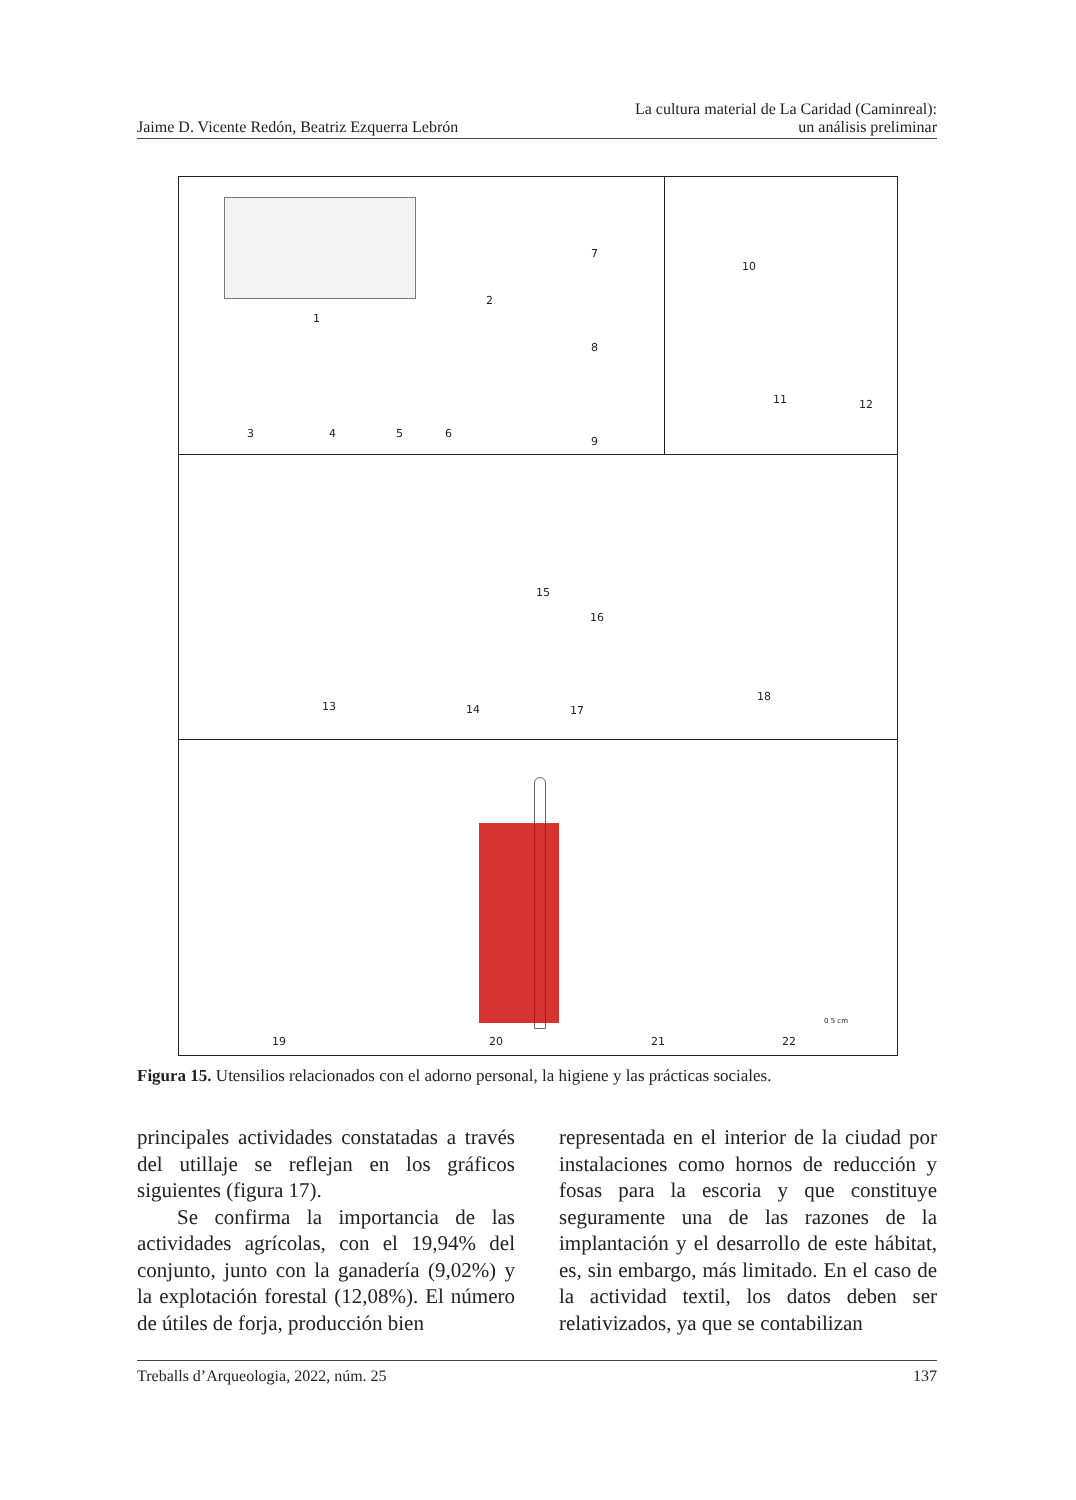Jaime D. Vicente Redón, Beatriz Ezquerra Lebrón La cultura material de La Caridad (Caminreal):
un análisis preliminar
1
2
3 4 5 6
7
8
9
10
11 12
13 14
15
16
17
18
19 20 21 22
0 5 cm
Figura 15. Utensilios relacionados con el adorno personal, la higiene y las prácticas sociales.
principales actividades constatadas a través del utillaje se reflejan en los gráficos siguientes (figura 17).
Se confirma la importancia de las actividades agrícolas, con el 19,94% del conjunto, junto con la ganadería (9,02%) y la explotación forestal (12,08%). El número de útiles de forja, producción bien
representada en el interior de la ciudad por instalaciones como hornos de reducción y fosas para la escoria y que constituye seguramente una de las razones de la implantación y el desarrollo de este hábitat, es, sin embargo, más limitado. En el caso de la actividad textil, los datos deben ser relativizados, ya que se contabilizan
Treballs d’Arqueologia, 2022, núm. 25 137